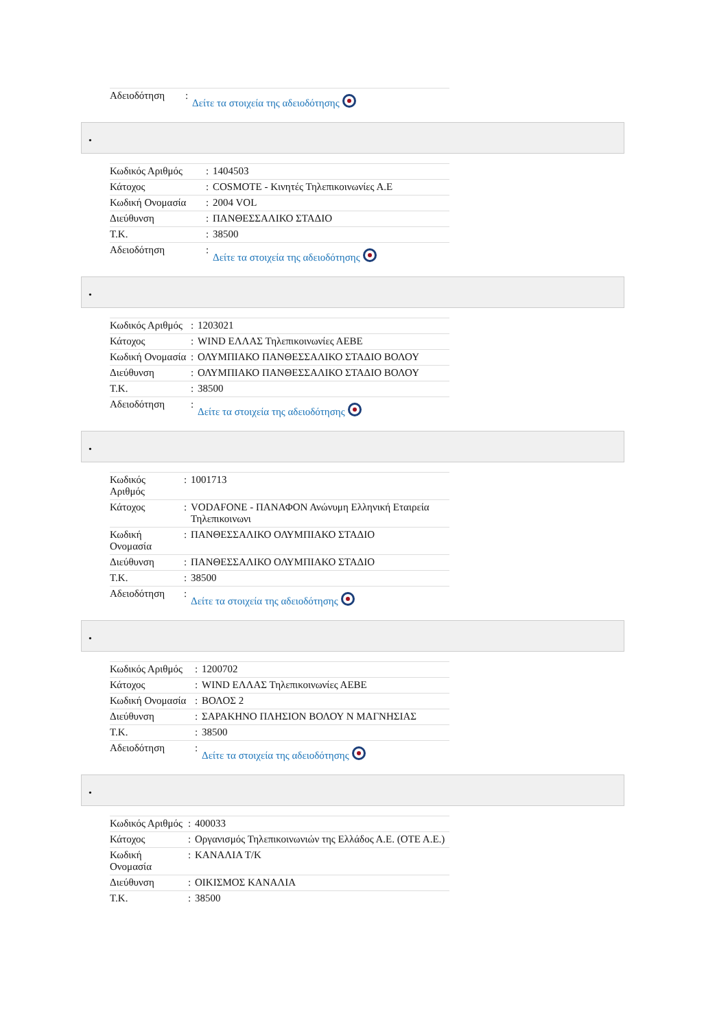| Αδειοδότηση | : | Δείτε τα στοιχεία της αδειοδότησης |
•
| Κωδικός Αριθμός | : | 1404503 |
| Κάτοχος | : | COSMOTE - Κινητές Τηλεπικοινωνίες Α.Ε |
| Κωδική Ονομασία | : | 2004 VOL |
| Διεύθυνση | : | ΠΑΝΘΕΣΣΑΛΙΚΟ ΣΤΑΔΙΟ |
| Τ.Κ. | : | 38500 |
| Αδειοδότηση | : | Δείτε τα στοιχεία της αδειοδότησης |
•
| Κωδικός Αριθμός | : | 1203021 |
| Κάτοχος | : | WIND ΕΛΛΑΣ Τηλεπικοινωνίες ΑΕΒΕ |
| Κωδική Ονομασία | : | ΟΛΥΜΠΙΑΚΟ ΠΑΝΘΕΣΣΑΛΙΚΟ ΣΤΑΔΙΟ ΒΟΛΟΥ |
| Διεύθυνση | : | ΟΛΥΜΠΙΑΚΟ ΠΑΝΘΕΣΣΑΛΙΚΟ ΣΤΑΔΙΟ ΒΟΛΟΥ |
| Τ.Κ. | : | 38500 |
| Αδειοδότηση | : | Δείτε τα στοιχεία της αδειοδότησης |
•
| Κωδικός Αριθμός | : | 1001713 |
| Κάτοχος | : | VODAFONE - ΠΑΝΑΦΟΝ Ανώνυμη Ελληνική Εταιρεία Τηλεπικοινωνι |
| Κωδική Ονομασία | : | ΠΑΝΘΕΣΣΑΛΙΚΟ ΟΛΥΜΠΙΑΚΟ ΣΤΑΔΙΟ |
| Διεύθυνση | : | ΠΑΝΘΕΣΣΑΛΙΚΟ ΟΛΥΜΠΙΑΚΟ ΣΤΑΔΙΟ |
| Τ.Κ. | : | 38500 |
| Αδειοδότηση | : | Δείτε τα στοιχεία της αδειοδότησης |
•
| Κωδικός Αριθμός | : | 1200702 |
| Κάτοχος | : | WIND ΕΛΛΑΣ Τηλεπικοινωνίες ΑΕΒΕ |
| Κωδική Ονομασία | : | ΒΟΛΟΣ 2 |
| Διεύθυνση | : | ΣΑΡΑΚΗΝΟ ΠΛΗΣΙΟΝ ΒΟΛΟΥ Ν ΜΑΓΝΗΣΙΑΣ |
| Τ.Κ. | : | 38500 |
| Αδειοδότηση | : | Δείτε τα στοιχεία της αδειοδότησης |
•
| Κωδικός Αριθμός | : | 400033 |
| Κάτοχος | : | Οργανισμός Τηλεπικοινωνιών της Ελλάδος Α.Ε. (ΟΤΕ Α.Ε.) |
| Κωδική Ονομασία | : | ΚΑΝΑΛΙΑ Τ/Κ |
| Διεύθυνση | : | ΟΙΚΙΣΜΟΣ ΚΑΝΑΛΙΑ |
| Τ.Κ. | : | 38500 |